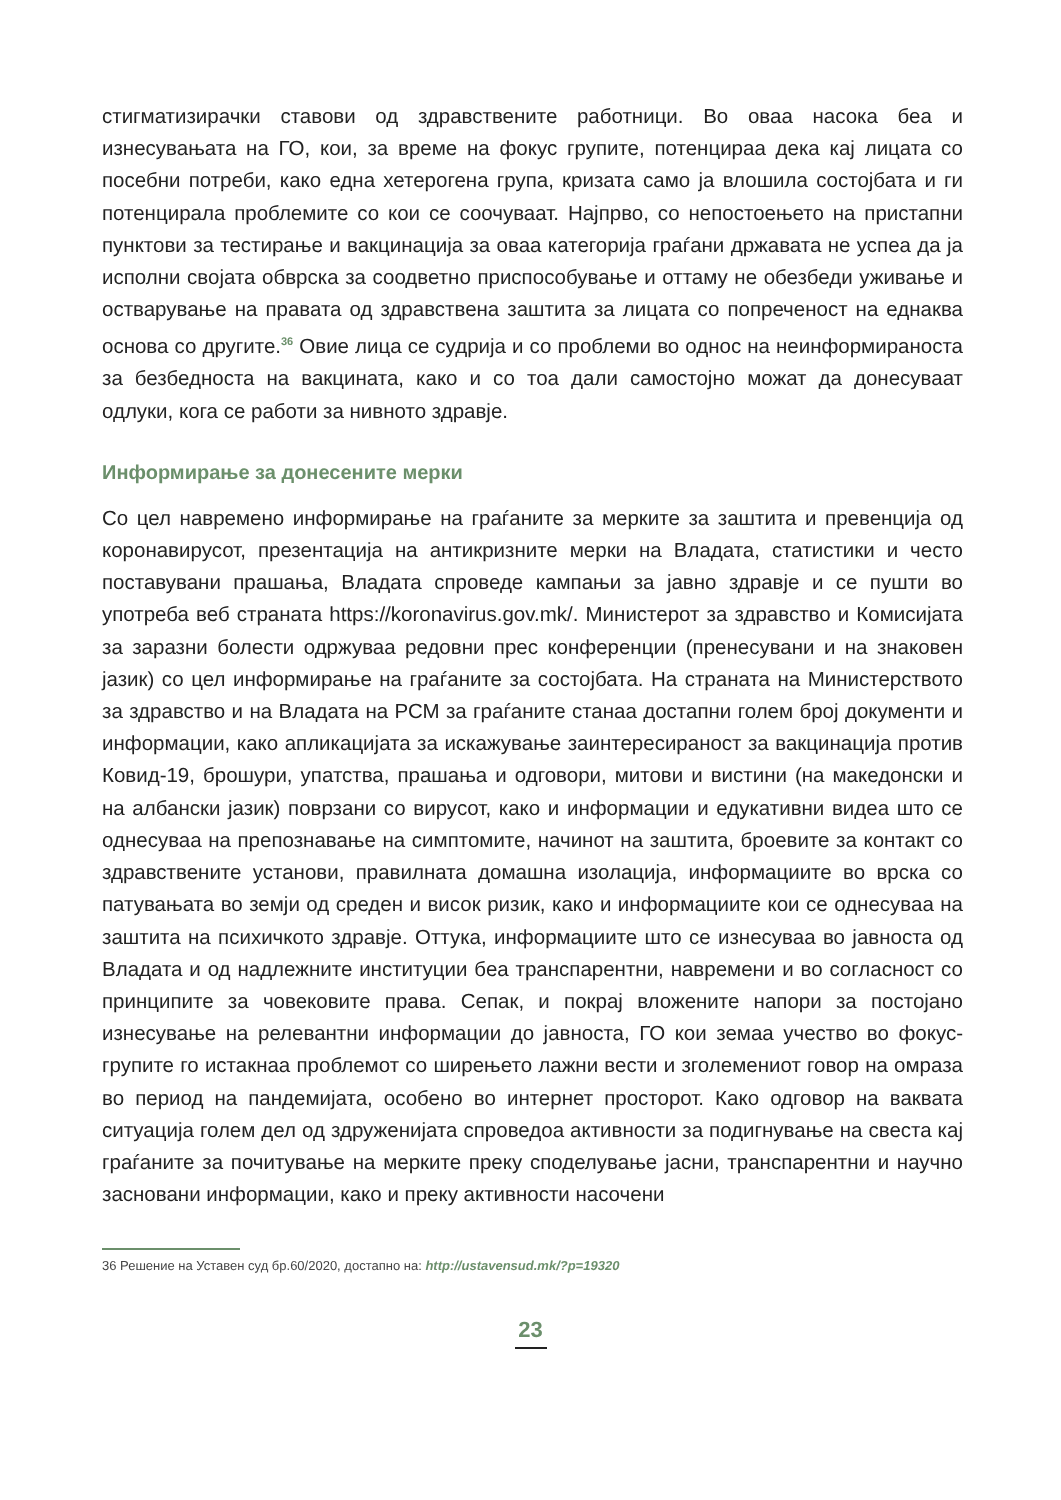стигматизирачки ставови од здравствените работници. Во оваа насока беа и изнесувањата на ГО, кои, за време на фокус групите, потенцираа дека кај лицата со посебни потреби, како една хетерогена група, кризата само ја влошила состојбата и ги потенцирала проблемите со кои се соочуваат. Најпрво, со непостоењето на пристапни пунктови за тестирање и вакцинација за оваа категорија граѓани државата не успеа да ја исполни својата обврска за соодветно приспособување и оттаму не обезбеди уживање и остварување на правата од здравствена заштита за лицата со попреченост на еднаква основа со другите.<sup>36</sup> Овие лица се судрија и со проблеми во однос на неинформираноста за безбедноста на вакцината, како и со тоа дали самостојно можат да донесуваат одлуки, кога се работи за нивното здравје.
Информирање за донесените мерки
Со цел навремено информирање на граѓаните за мерките за заштита и превенција од коронавирусот, презентација на антикризните мерки на Владата, статистики и често поставувани прашања, Владата спроведе кампањи за јавно здравје и се пушти во употреба веб страната https://koronavirus.gov.mk/. Министерот за здравство и Комисијата за заразни болести одржуваа редовни прес конференции (пренесувани и на знаковен јазик) со цел информирање на граѓаните за состојбата. На страната на Министерството за здравство и на Владата на РСМ за граѓаните станаа достапни голем број документи и информации, како апликацијата за искажување заинтересираност за вакцинација против Ковид-19, брошури, упатства, прашања и одговори, митови и вистини (на македонски и на албански јазик) поврзани со вирусот, како и информации и едукативни видеа што се однесуваа на препознавање на симптомите, начинот на заштита, броевите за контакт со здравствените установи, правилната домашна изолација, информациите во врска со патувањата во земји од среден и висок ризик, како и информациите кои се однесуваа на заштита на психичкото здравје. Оттука, информациите што се изнесуваа во јавноста од Владата и од надлежните институции беа транспарентни, навремени и во согласност со принципите за човековите права. Сепак, и покрај вложените напори за постојано изнесување на релевантни информации до јавноста, ГО кои земаа учество во фокус-групите го истакнаа проблемот со ширењето лажни вести и зголемениот говор на омраза во период на пандемијата, особено во интернет просторот. Како одговор на ваквата ситуација голем дел од здруженијата спроведоа активности за подигнување на свеста кај граѓаните за почитување на мерките преку споделување јасни, транспарентни и научно засновани информации, како и преку активности насочени
36 Решение на Уставен суд бр.60/2020, достапно на: http://ustavensud.mk/?p=19320
23